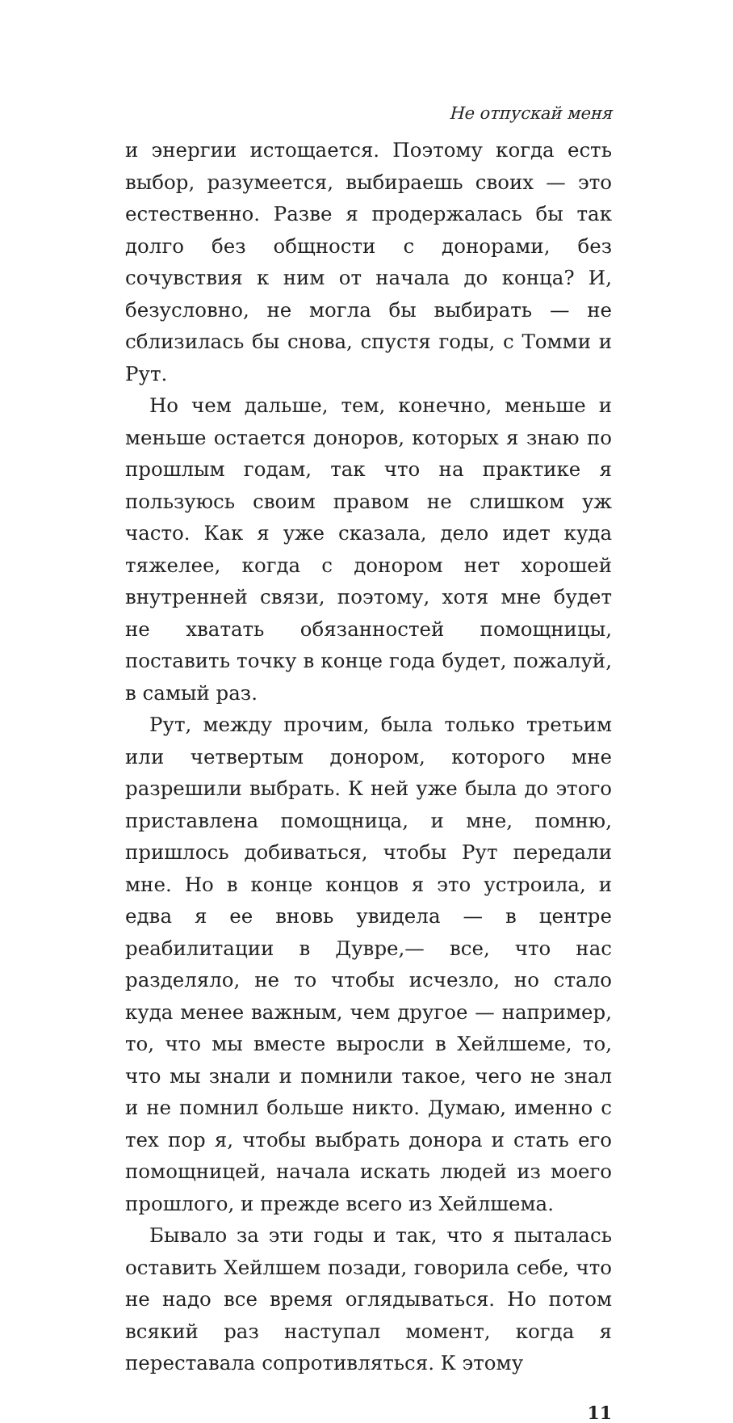Не отпускай меня
и энергии истощается. Поэтому когда есть выбор, разумеется, выбираешь своих — это естественно. Разве я продержалась бы так долго без общности с донорами, без сочувствия к ним от начала до конца? И, безусловно, не могла бы выбирать — не сблизилась бы снова, спустя годы, с Томми и Рут.
Но чем дальше, тем, конечно, меньше и меньше остается доноров, которых я знаю по прошлым годам, так что на практике я пользуюсь своим правом не слишком уж часто. Как я уже сказала, дело идет куда тяжелее, когда с донором нет хорошей внутренней связи, поэтому, хотя мне будет не хватать обязанностей помощницы, поставить точку в конце года будет, пожалуй, в самый раз.
Рут, между прочим, была только третьим или четвертым донором, которого мне разрешили выбрать. К ней уже была до этого приставлена помощница, и мне, помню, пришлось добиваться, чтобы Рут передали мне. Но в конце концов я это устроила, и едва я ее вновь увидела — в центре реабилитации в Дувре,— все, что нас разделяло, не то чтобы исчезло, но стало куда менее важным, чем другое — например, то, что мы вместе выросли в Хейлшеме, то, что мы знали и помнили такое, чего не знал и не помнил больше никто. Думаю, именно с тех пор я, чтобы выбрать донора и стать его помощницей, начала искать людей из моего прошлого, и прежде всего из Хейлшема.
Бывало за эти годы и так, что я пыталась оставить Хейлшем позади, говорила себе, что не надо все время оглядываться. Но потом всякий раз наступал момент, когда я переставала сопротивляться. К этому
11